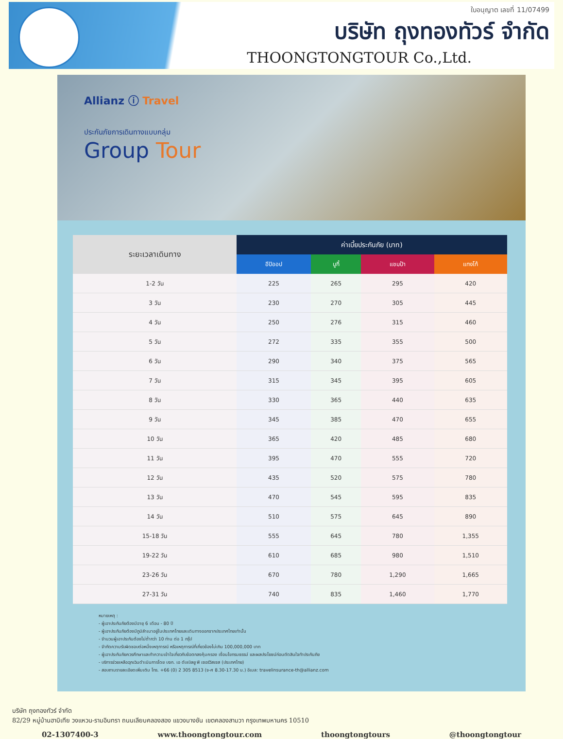ใบอนุญาต เลขที่ 11/07499
บริษัท ถุงทองทัวร์ จำกัด
THOONGTONGTOUR Co.,Ltd.
Allianz ⓘ Travel
ประกันภัยการเดินทางแบบกลุ่ม
Group Tour
| ระยะเวลาเดินทาง | ค่าเบี้ยประกันภัย (บาท) | | | |
| --- | --- | --- | --- | --- |
| | อีปิออป | บูกี้ | แชมป้า | แทงโก้ |
| 1-2 วัน | 225 | 265 | 295 | 420 |
| 3 วัน | 230 | 270 | 305 | 445 |
| 4 วัน | 250 | 276 | 315 | 460 |
| 5 วัน | 272 | 335 | 355 | 500 |
| 6 วัน | 290 | 340 | 375 | 565 |
| 7 วัน | 315 | 345 | 395 | 605 |
| 8 วัน | 330 | 365 | 440 | 635 |
| 9 วัน | 345 | 385 | 470 | 655 |
| 10 วัน | 365 | 420 | 485 | 680 |
| 11 วัน | 395 | 470 | 555 | 720 |
| 12 วัน | 435 | 520 | 575 | 780 |
| 13 วัน | 470 | 545 | 595 | 835 |
| 14 วัน | 510 | 575 | 645 | 890 |
| 15-18 วัน | 555 | 645 | 780 | 1,355 |
| 19-22 วัน | 610 | 685 | 980 | 1,510 |
| 23-26 วัน | 670 | 780 | 1,290 | 1,665 |
| 27-31 วัน | 740 | 835 | 1,460 | 1,770 |
หมายเหตุ :
- ผู้เอาประกันภัยต้องมีอายุ 6 เดือน - 80 ปี
- ผู้เอาประกันภัยต้องมีภูมิลำเนาอยู่ในประเทศไทยและเดินทางออกจากประเทศไทยเท่านั้น
- จำนวนผู้เอาประกันต้องไม่ต่ำกว่า 10 ท่าน ต่อ 1 กรุ๊ป
- จำกัดความรับผิดชอบต่อหนึ่งเหตุการณ์ หรือเหตุการณ์ที่เกี่ยวข้องไม่เกิน 100,000,000 บาท
- ผู้เอาประกันภัยควรศึกษาและทำความเข้าใจเกี่ยวกับข้อตกลงคุ้มครอง เงื่อนไขทรมธรรม์ และผลประโยชน์ก่อนตัดสินใจทำประกันภัย
- บริการช่วยเหลือฉุกเฉินดำเนินการโดย บจก. เอ ดับเบิลยู พี เซอร์วิสเซส (ประเทศไทย)
- สอบถามรายละเอียดเพิ่มเติม โทร. +66 (0) 2 305 8513 (จ-ศ 8.30-17.30 น.) อีเมล: travelinsurance-th@allianz.com
บริษัท ถุงทองทัวร์ จำกัด
82/29 หมู่บ้านฮาบิเทีย วงแหวน-รามอินทรา ถนนเลียบคลองสอง แขวงบางชัน เขตคลองสามวา กรุงเทพมหานคร 10510
02-1307400-3 www.thoongtongtour.com thoongtongtours @thoongtongtour